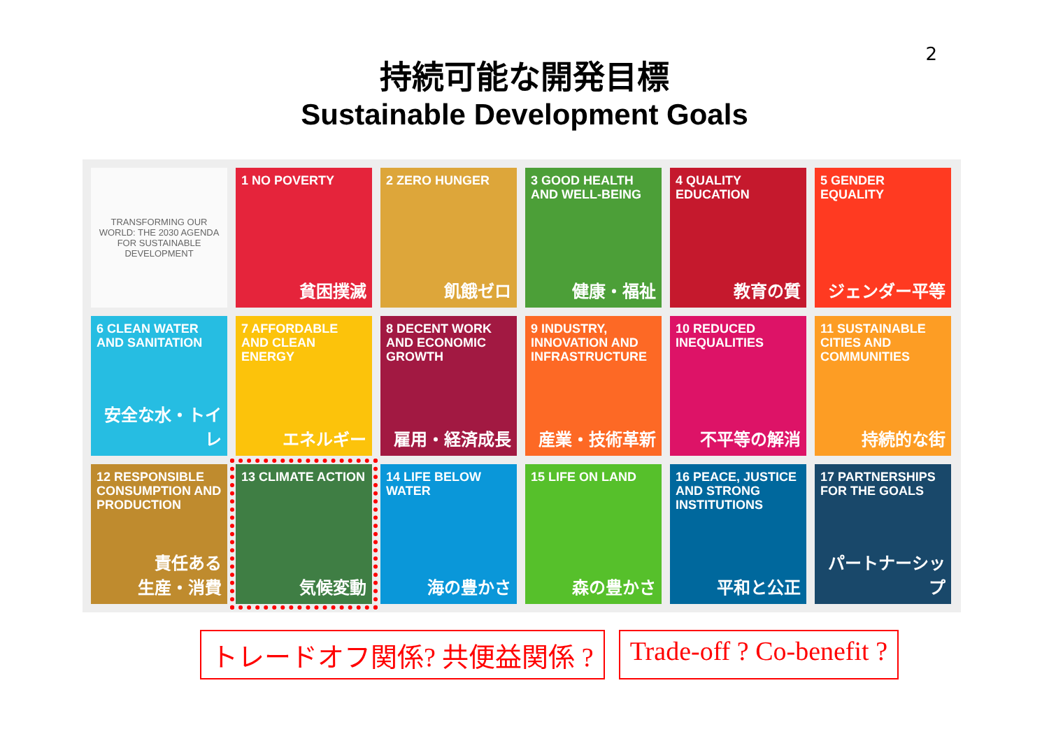2
持続可能な開発目標
Sustainable Development Goals
TRANSFORMING OUR WORLD: THE 2030 AGENDA FOR SUSTAINABLE DEVELOPMENT
1 NO POVERTY
貧困撲滅
2 ZERO HUNGER
飢餓ゼロ
3 GOOD HEALTH AND WELL-BEING
健康・福祉
4 QUALITY EDUCATION
教育の質
5 GENDER EQUALITY
ジェンダー平等
6 CLEAN WATER AND SANITATION
安全な水・トイレ
7 AFFORDABLE AND CLEAN ENERGY
エネルギー
8 DECENT WORK AND ECONOMIC GROWTH
雇用・経済成長
9 INDUSTRY, INNOVATION AND INFRASTRUCTURE
産業・技術革新
10 REDUCED INEQUALITIES
不平等の解消
11 SUSTAINABLE CITIES AND COMMUNITIES
持続的な街
12 RESPONSIBLE CONSUMPTION AND PRODUCTION
責任ある
生産・消費
13 CLIMATE ACTION
気候変動
14 LIFE BELOW WATER
海の豊かさ
15 LIFE ON LAND
森の豊かさ
16 PEACE, JUSTICE AND STRONG INSTITUTIONS
平和と公正
17 PARTNERSHIPS FOR THE GOALS
パートナーシップ
トレードオフ関係? 共便益関係 ? Trade-off ? Co-benefit ?